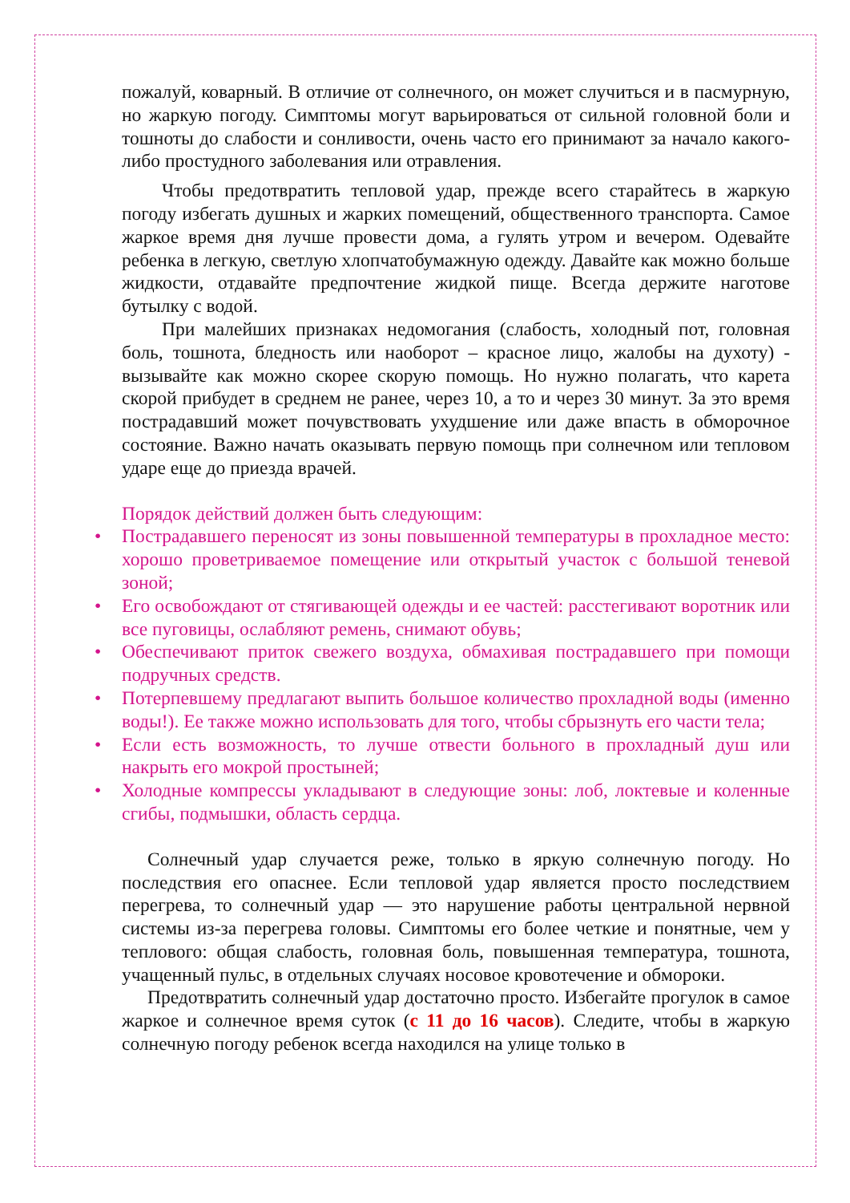пожалуй, коварный. В отличие от солнечного, он может случиться и в пасмурную, но жаркую погоду. Симптомы могут варьироваться от сильной головной боли и тошноты до слабости и сонливости, очень часто его принимают за начало какого-либо простудного заболевания или отравления.
Чтобы предотвратить тепловой удар, прежде всего старайтесь в жаркую погоду избегать душных и жарких помещений, общественного транспорта. Самое жаркое время дня лучше провести дома, а гулять утром и вечером. Одевайте ребенка в легкую, светлую хлопчатобумажную одежду. Давайте как можно больше жидкости, отдавайте предпочтение жидкой пище. Всегда держите наготове бутылку с водой.
При малейших признаках недомогания (слабость, холодный пот, головная боль, тошнота, бледность или наоборот – красное лицо, жалобы на духоту) - вызывайте как можно скорее скорую помощь. Но нужно полагать, что карета скорой прибудет в среднем не ранее, через 10, а то и через 30 минут. За это время пострадавший может почувствовать ухудшение или даже впасть в обморочное состояние. Важно начать оказывать первую помощь при солнечном или тепловом ударе еще до приезда врачей.
Порядок действий должен быть следующим:
• Пострадавшего переносят из зоны повышенной температуры в прохладное место: хорошо проветриваемое помещение или открытый участок с большой теневой зоной;
• Его освобождают от стягивающей одежды и ее частей: расстегивают воротник или все пуговицы, ослабляют ремень, снимают обувь;
• Обеспечивают приток свежего воздуха, обмахивая пострадавшего при помощи подручных средств.
• Потерпевшему предлагают выпить большое количество прохладной воды (именно воды!). Ее также можно использовать для того, чтобы сбрызнуть его части тела;
• Если есть возможность, то лучше отвести больного в прохладный душ или накрыть его мокрой простыней;
• Холодные компрессы укладывают в следующие зоны: лоб, локтевые и коленные сгибы, подмышки, область сердца.
Солнечный удар случается реже, только в яркую солнечную погоду. Но последствия его опаснее. Если тепловой удар является просто последствием перегрева, то солнечный удар — это нарушение работы центральной нервной системы из-за перегрева головы. Симптомы его более четкие и понятные, чем у теплового: общая слабость, головная боль, повышенная температура, тошнота, учащенный пульс, в отдельных случаях носовое кровотечение и обмороки.
Предотвратить солнечный удар достаточно просто. Избегайте прогулок в самое жаркое и солнечное время суток (с 11 до 16 часов). Следите, чтобы в жаркую солнечную погоду ребенок всегда находился на улице только в